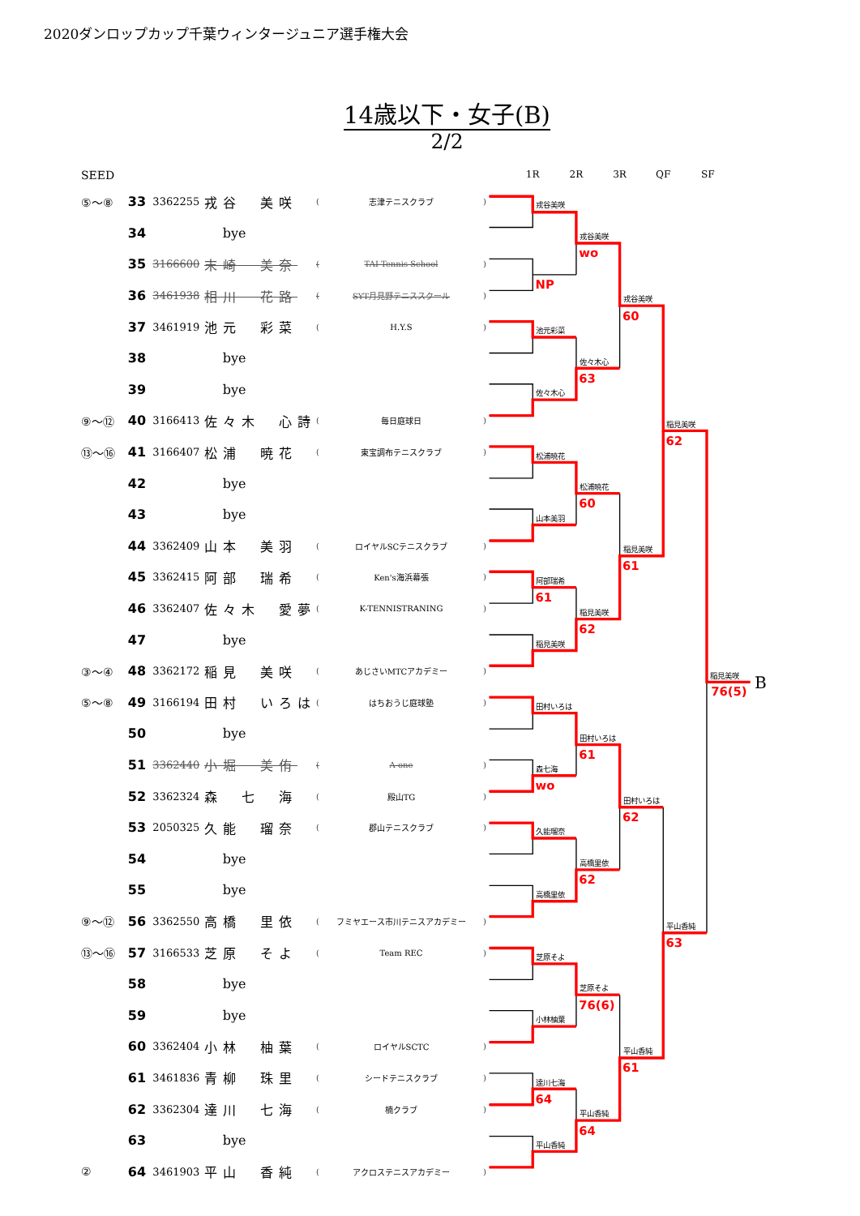2020ダンロップカップ千葉ウィンタージュニア選手権大会
14歳以下・女子(B)
2/2
| SEED | | | | | | |
| --- | --- | --- | --- | --- | --- | --- |
| ⑤～⑧ | 33 | 3362255 | 戎谷 美咲 | ( | 志津テニスクラブ | ) |
| | 34 | bye | | | | |
| | 35 | 3166600 | 末崎 美奈 | ( | TAI Tennis School | ) |
| | 36 | 3461938 | 相川 花路 | ( | SYT月見野テニススクール | ) |
| | 37 | 3461919 | 池元 彩菜 | ( | H.Y.S | ) |
| | 38 | bye | | | | |
| | 39 | bye | | | | |
| ⑨～⑫ | 40 | 3166413 | 佐々木 心詩 | ( | 毎日庭球日 | ) |
| ⑬～⑯ | 41 | 3166407 | 松浦 暁花 | ( | 東宝調布テニスクラブ | ) |
| | 42 | bye | | | | |
| | 43 | bye | | | | |
| | 44 | 3362409 | 山本 美羽 | ( | ロイヤルSCテニスクラブ | ) |
| | 45 | 3362415 | 阿部 瑞希 | ( | Ken's海浜幕張 | ) |
| | 46 | 3362407 | 佐々木 愛夢 | ( | K-TENNISTRANING | ) |
| | 47 | bye | | | | |
| ③～④ | 48 | 3362172 | 稲見 美咲 | ( | あじさいMTCアカデミー | ) |
| ⑤～⑧ | 49 | 3166194 | 田村 いろは | ( | はちおうじ庭球塾 | ) |
| | 50 | bye | | | | |
| | 51 | 3362440 | 小堀 美侑 | ( | A-one | ) |
| | 52 | 3362324 | 森 七 海 | ( | 殿山TG | ) |
| | 53 | 2050325 | 久能 瑠奈 | ( | 郡山テニスクラブ | ) |
| | 54 | bye | | | | |
| | 55 | bye | | | | |
| ⑨～⑫ | 56 | 3362550 | 高橋 里依 | ( | フミヤエース市川テニスアカデミー | ) |
| ⑬～⑯ | 57 | 3166533 | 芝原 そよ | ( | Team REC | ) |
| | 58 | bye | | | | |
| | 59 | bye | | | | |
| | 60 | 3362404 | 小林 柚葉 | ( | ロイヤルSCTC | ) |
| | 61 | 3461836 | 青柳 珠里 | ( | シードテニスクラブ | ) |
| | 62 | 3362304 | 達川 七海 | ( | 楠クラブ | ) |
| | 63 | bye | | | | |
| ② | 64 | 3461903 | 平山 香純 | ( | アクロステニスアカデミー | ) |
1R
2R
3R
QF
SF
戎谷美咲
戎谷美咲
戎谷美咲
池元彩菜
佐々木心
佐々木心
稲見美咲
松浦暁花
松浦暁花
山本美羽
稲見美咲
阿部瑞希
稲見美咲
稲見美咲
稲見美咲
田村いろは
田村いろは
森七海
田村いろは
久能瑠奈
高橋里依
高橋里依
平山香純
芝原そよ
芝原そよ
小林柚葉
平山香純
達川七海
平山香純
平山香純
NP
wo
60
63
62
60
61
61
62
76(5)
61
wo
62
62
63
76(6)
61
64
64
B